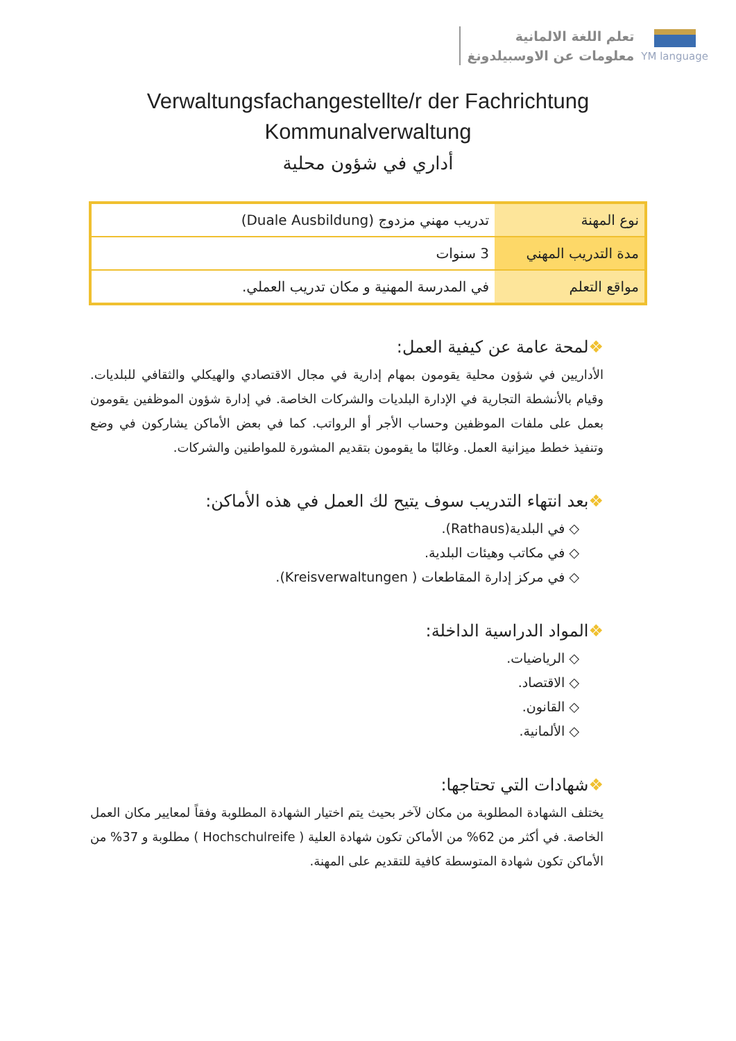تعلم اللغة الالمانية
معلومات عن الاوسبيلدونغ
YM language
Verwaltungsfachangestellte/r der Fachrichtung
Kommunalverwaltung
أداري في شؤون محلية
| نوع المهنة | تدريب مهني مزدوج (Duale Ausbildung) |
| مدة التدريب المهني | 3 سنوات |
| مواقع التعلم | في المدرسة المهنية و مكان تدريب العملي. |
❖لمحة عامة عن كيفية العمل:
الأداريين في شؤون محلية يقومون بمهام إدارية في مجال الاقتصادي والهيكلي والثقافي للبلديات. وقيام بالأنشطة التجارية في الإدارة البلديات والشركات الخاصة. في إدارة شؤون الموظفين يقومون بعمل على ملفات الموظفين وحساب الأجر أو الرواتب. كما في بعض الأماكن يشاركون في وضع وتنفيذ خطط ميزانية العمل. وغالبًا ما يقومون بتقديم المشورة للمواطنين والشركات.
❖بعد انتهاء التدريب سوف يتيح لك العمل في هذه الأماكن:
◇ في البلدية(Rathaus).
◇ في مكاتب وهيئات البلدية.
◇ في مركز إدارة المقاطعات ( Kreisverwaltungen).
❖المواد الدراسية الداخلة:
◇ الرياضيات.
◇ الاقتصاد.
◇ القانون.
◇ الألمانية.
❖شهادات التي تحتاجها:
يختلف الشهادة المطلوبة من مكان لآخر بحيث يتم اختيار الشهادة المطلوبة وفقاً لمعايير مكان العمل الخاصة. في أكثر من 62% من الأماكن تكون شهادة العلية ( Hochschulreife ) مطلوبة و 37% من الأماكن تكون شهادة المتوسطة كافية للتقديم على المهنة.